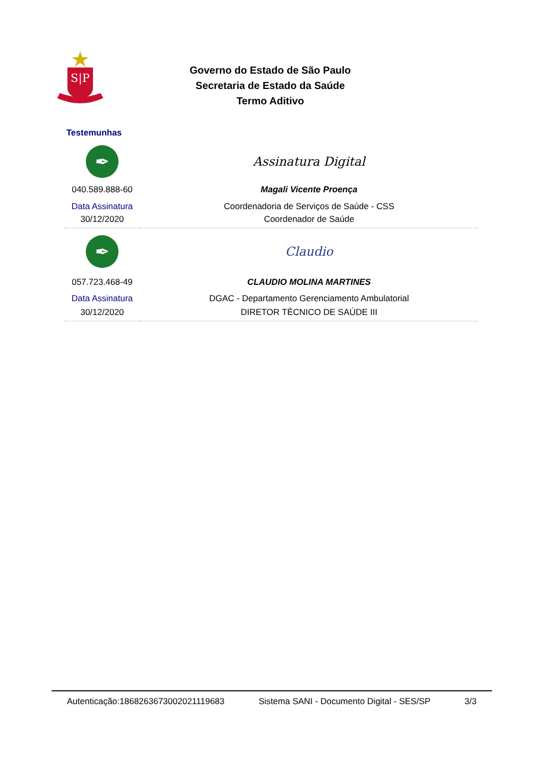S|P
Governo do Estado de São Paulo
Secretaria de Estado da Saúde
Termo Aditivo
Testemunhas
| ✒ | Assinatura Digital |
| 040.589.888-60 | Magali Vicente Proença |
| Data Assinatura | Coordenadoria de Serviços de Saúde - CSS |
| 30/12/2020 | Coordenador de Saúde |
| ✒ | Claudio |
| 057.723.468-49 | CLAUDIO MOLINA MARTINES |
| Data Assinatura | DGAC - Departamento Gerenciamento Ambulatorial |
| 30/12/2020 | DIRETOR TÉCNICO DE SAÚDE III |
Autenticação:186826367300202111968​3 Sistema SANI - Documento Digital - SES/SP 3/3